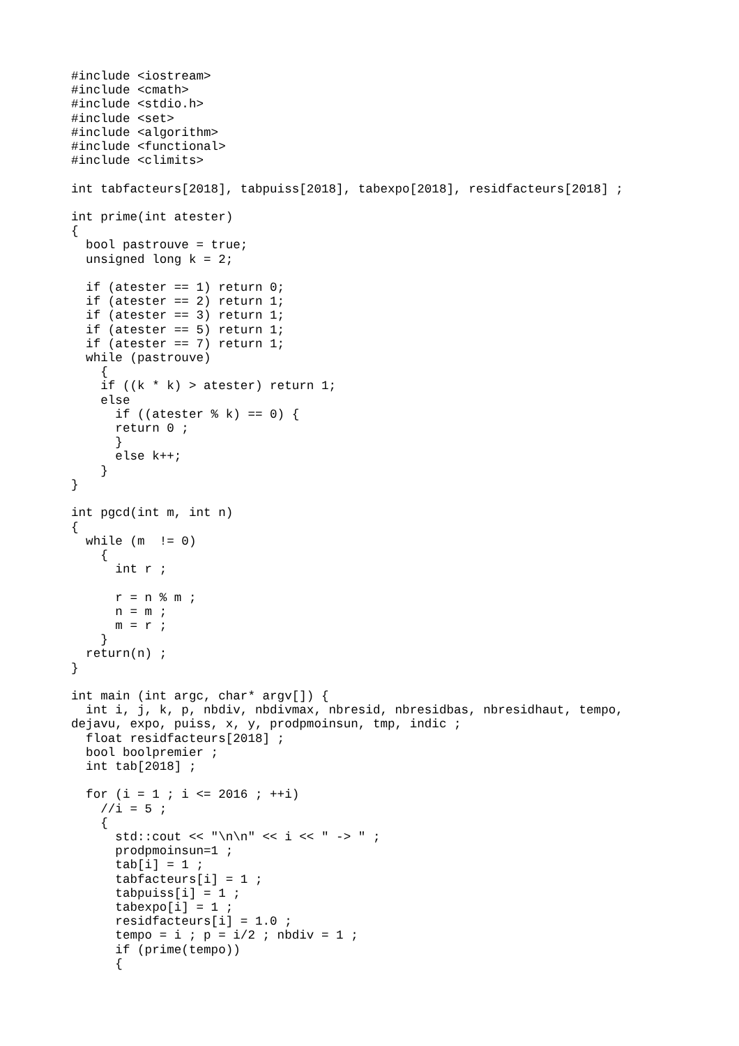#include <iostream>
#include <cmath>
#include <stdio.h>
#include <set>
#include <algorithm>
#include <functional>
#include <climits>

int tabfacteurs[2018], tabpuiss[2018], tabexpo[2018], residfacteurs[2018] ;

int prime(int atester)
{
  bool pastrouve = true;
  unsigned long k = 2;

  if (atester == 1) return 0;
  if (atester == 2) return 1;
  if (atester == 3) return 1;
  if (atester == 5) return 1;
  if (atester == 7) return 1;
  while (pastrouve)
    {
    if ((k * k) > atester) return 1;
    else
      if ((atester % k) == 0) {
      return 0 ;
      }
      else k++;
    }
}

int pgcd(int m, int n)
{
  while (m  != 0)
    {
      int r ;

      r = n % m ;
      n = m ;
      m = r ;
    }
  return(n) ;
}

int main (int argc, char* argv[]) {
  int i, j, k, p, nbdiv, nbdivmax, nbresid, nbresidbas, nbresidhaut, tempo,
dejavu, expo, puiss, x, y, prodpmoinsun, tmp, indic ;
  float residfacteurs[2018] ;
  bool boolpremier ;
  int tab[2018] ;

  for (i = 1 ; i <= 2016 ; ++i)
    //i = 5 ;
    {
      std::cout << "\n\n" << i << " -> " ;
      prodpmoinsun=1 ;
      tab[i] = 1 ;
      tabfacteurs[i] = 1 ;
      tabpuiss[i] = 1 ;
      tabexpo[i] = 1 ;
      residfacteurs[i] = 1.0 ;
      tempo = i ; p = i/2 ; nbdiv = 1 ;
      if (prime(tempo))
      {